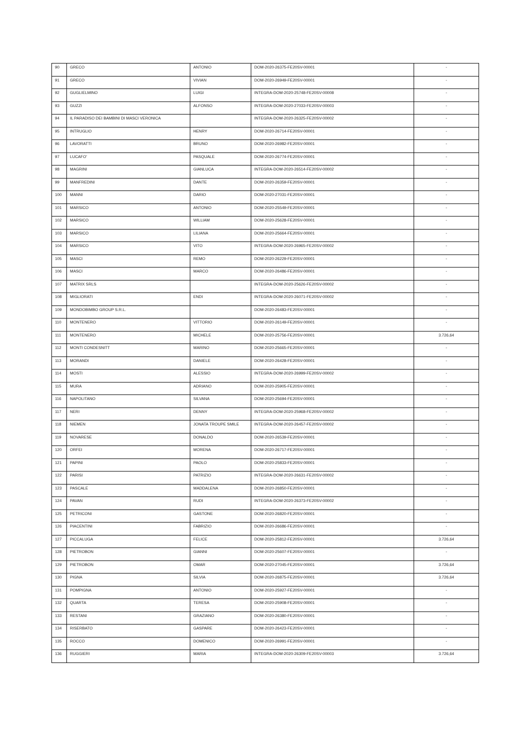| 90 | GRECO | ANTONIO | DOM-2020-26375-FE20SV-00001 | - |
| 91 | GRECO | VIVIAN | DOM-2020-26949-FE20SV-00001 | - |
| 92 | GUGLIELMINO | LUIGI | INTEGRA-DOM-2020-25748-FE20SV-00008 | - |
| 93 | GUZZI | ALFONSO | INTEGRA-DOM-2020-27033-FE20SV-00003 | - |
| 94 | IL PARADISO DEI BAMBINI DI MASCI VERONICA | | INTEGRA-DOM-2020-26325-FE20SV-00002 | - |
| 95 | INTRUGLIO | HENRY | DOM-2020-26714-FE20SV-00001 | - |
| 96 | LAVORATTI | BRUNO | DOM-2020-26982-FE20SV-00001 | - |
| 97 | LUCAFO' | PASQUALE | DOM-2020-26774-FE20SV-00001 | - |
| 98 | MAGRINI | GIANLUCA | INTEGRA-DOM-2020-26514-FE20SV-00002 | - |
| 99 | MANFREDINI | DANTE | DOM-2020-26359-FE20SV-00001 | - |
| 100 | MANNI | DARIO | DOM-2020-27031-FE20SV-00001 | - |
| 101 | MARSICO | ANTONIO | DOM-2020-25549-FE20SV-00001 | - |
| 102 | MARSICO | WILLIAM | DOM-2020-25628-FE20SV-00001 | - |
| 103 | MARSICO | LILIANA | DOM-2020-25664-FE20SV-00001 | - |
| 104 | MARSICO | VITO | INTEGRA-DOM-2020-26965-FE20SV-00002 | - |
| 105 | MASCI | REMO | DOM-2020-26229-FE20SV-00001 | - |
| 106 | MASCI | MARCO | DOM-2020-26486-FE20SV-00001 | - |
| 107 | MATRIX SRLS | | INTEGRA-DOM-2020-25626-FE20SV-00002 | - |
| 108 | MIGLIORATI | ENDI | INTEGRA-DOM-2020-26071-FE20SV-00002 | - |
| 109 | MONDOBIMBO GROUP S.R.L. | | DOM-2020-26483-FE20SV-00001 | - |
| 110 | MONTENERO | VITTORIO | DOM-2020-26149-FE20SV-00001 | - |
| 111 | MONTENERO | MICHELE | DOM-2020-25756-FE20SV-00001 | 3.726,64 |
| 112 | MONTI CONDESNITT | MARINO | DOM-2020-25665-FE20SV-00001 | - |
| 113 | MORANDI | DANIELE | DOM-2020-26428-FE20SV-00001 | - |
| 114 | MOSTI | ALESSIO | INTEGRA-DOM-2020-26999-FE20SV-00002 | - |
| 115 | MURA | ADRIANO | DOM-2020-25905-FE20SV-00001 | - |
| 116 | NAPOLITANO | SILVANA | DOM-2020-25694-FE20SV-00001 | - |
| 117 | NERI | DENNY | INTEGRA-DOM-2020-25968-FE20SV-00002 | - |
| 118 | NIEMEN | JONATA TROUPE SMILE | INTEGRA-DOM-2020-26457-FE20SV-00002 | - |
| 119 | NOVARESE | DONALDO | DOM-2020-26539-FE20SV-00001 | - |
| 120 | ORFEI | MORENA | DOM-2020-26717-FE20SV-00001 | - |
| 121 | PAPINI | PAOLO | DOM-2020-25833-FE20SV-00001 | - |
| 122 | PARISI | PATRIZIO | INTEGRA-DOM-2020-26631-FE20SV-00002 | - |
| 123 | PASCALE | MADDALENA | DOM-2020-26850-FE20SV-00001 | - |
| 124 | PAVAN | RUDI | INTEGRA-DOM-2020-26373-FE20SV-00002 | - |
| 125 | PETRICONI | GASTONE | DOM-2020-26820-FE20SV-00001 | - |
| 126 | PIACENTINI | FABRIZIO | DOM-2020-26686-FE20SV-00001 | - |
| 127 | PICCALUGA | FELICE | DOM-2020-25812-FE20SV-00001 | 3.726,64 |
| 128 | PIETROBON | GIANNI | DOM-2020-25607-FE20SV-00001 | - |
| 129 | PIETROBON | OMAR | DOM-2020-27045-FE20SV-00001 | 3.726,64 |
| 130 | PIGNA | SILVIA | DOM-2020-26875-FE20SV-00001 | 3.726,64 |
| 131 | POMPIGNA | ANTONIO | DOM-2020-25927-FE20SV-00001 | - |
| 132 | QUARTA | TERESA | DOM-2020-25908-FE20SV-00001 | - |
| 133 | RESTANI | GRAZIANO | DOM-2020-26380-FE20SV-00001 | - |
| 134 | RISERBATO | GASPARE | DOM-2020-26423-FE20SV-00001 | - |
| 135 | ROCCO | DOMENICO | DOM-2020-26991-FE20SV-00001 | - |
| 136 | RUGGIERI | MARIA | INTEGRA-DOM-2020-26309-FE20SV-00003 | 3.726,64 |